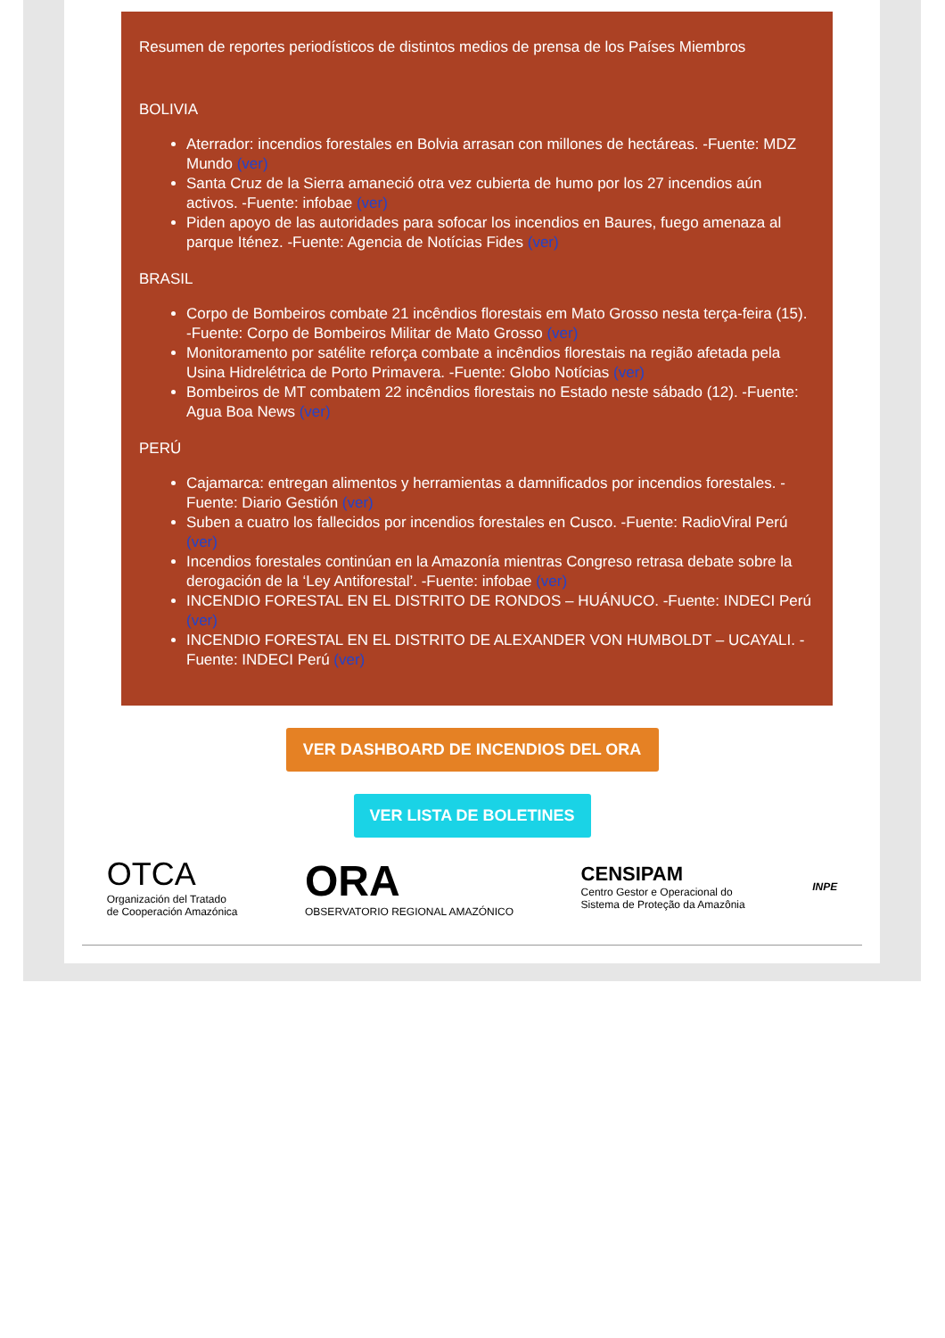Resumen de reportes periodísticos de distintos medios de prensa de los Países Miembros
BOLIVIA
Aterrador: incendios forestales en Bolvia arrasan con millones de hectáreas. -Fuente: MDZ Mundo (ver)
Santa Cruz de la Sierra amaneció otra vez cubierta de humo por los 27 incendios aún activos. -Fuente: infobae (ver)
Piden apoyo de las autoridades para sofocar los incendios en Baures, fuego amenaza al parque Iténez. -Fuente: Agencia de Notícias Fides (ver)
BRASIL
Corpo de Bombeiros combate 21 incêndios florestais em Mato Grosso nesta terça-feira (15). -Fuente: Corpo de Bombeiros Militar de Mato Grosso (ver)
Monitoramento por satélite reforça combate a incêndios florestais na região afetada pela Usina Hidrelétrica de Porto Primavera. -Fuente: Globo Notícias (ver)
Bombeiros de MT combatem 22 incêndios florestais no Estado neste sábado (12). -Fuente: Agua Boa News (ver)
PERÚ
Cajamarca: entregan alimentos y herramientas a damnificados por incendios forestales. -Fuente: Diario Gestión (ver)
Suben a cuatro los fallecidos por incendios forestales en Cusco. -Fuente: RadioViral Perú (ver)
Incendios forestales continúan en la Amazonía mientras Congreso retrasa debate sobre la derogación de la ‘Ley Antiforestal’. -Fuente: infobae (ver)
INCENDIO FORESTAL EN EL DISTRITO DE RONDOS – HUÁNUCO. -Fuente: INDECI Perú (ver)
INCENDIO FORESTAL EN EL DISTRITO DE ALEXANDER VON HUMBOLDT – UCAYALI. -Fuente: INDECI Perú (ver)
VER DASHBOARD DE INCENDIOS DEL ORA
VER LISTA DE BOLETINES
OTCA
Organización del Tratado
de Cooperación Amazónica
ORA
OBSERVATORIO REGIONAL AMAZÓNICO
CENSIPAM
Centro Gestor e Operacional do
Sistema de Proteção da Amazônia
INPE